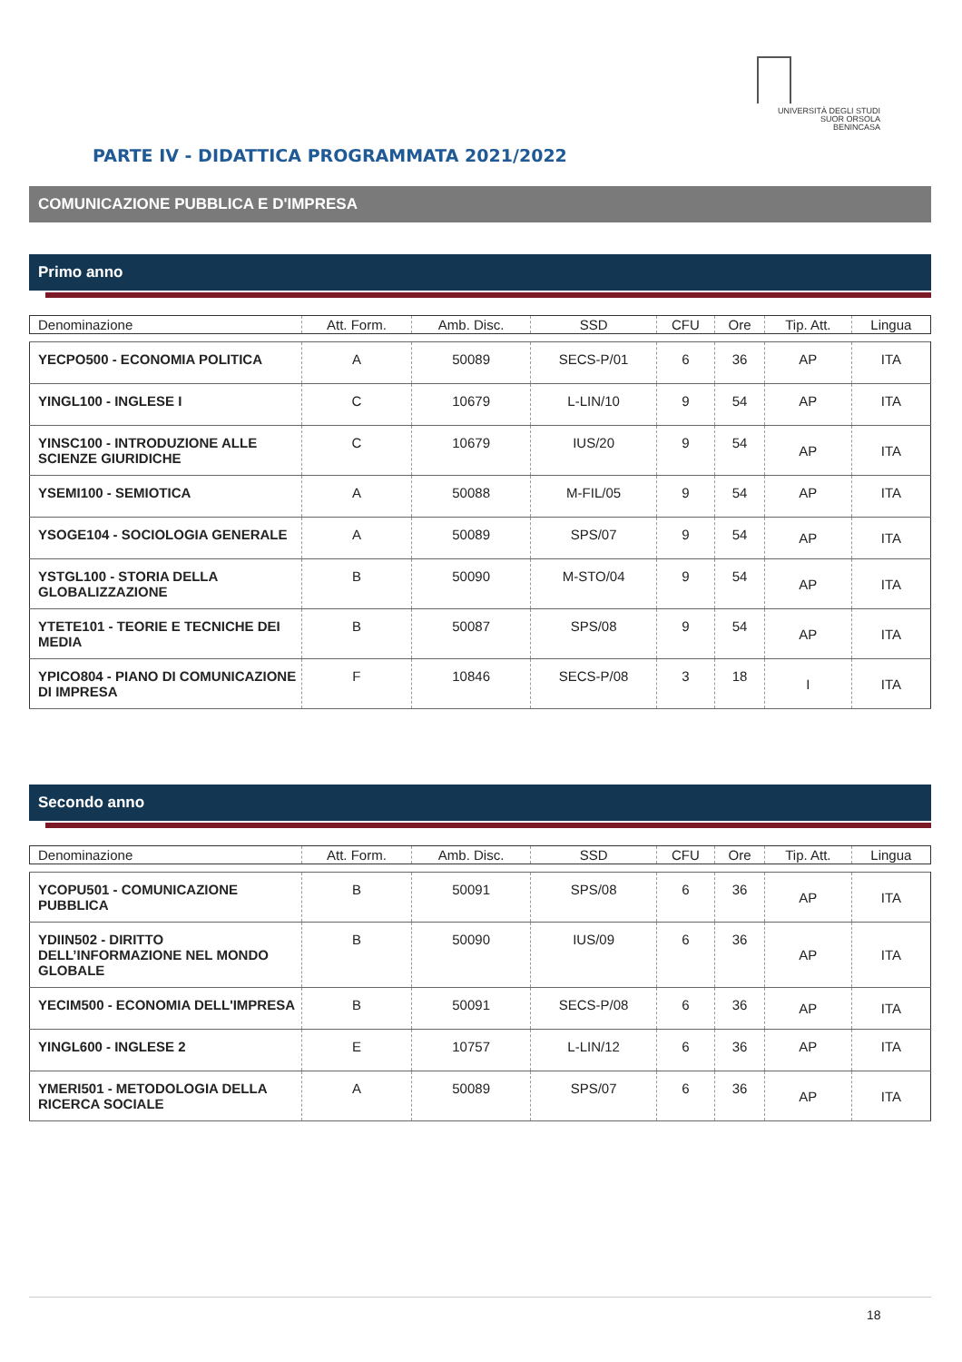UNIVERSITÀ DEGLI STUDI
SUOR ORSOLA
BENINCASA
PARTE IV - DIDATTICA PROGRAMMATA 2021/2022
COMUNICAZIONE PUBBLICA E D'IMPRESA
Primo anno
| Denominazione | Att. Form. | Amb. Disc. | SSD | CFU | Ore | Tip. Att. | Lingua |
| --- | --- | --- | --- | --- | --- | --- | --- |
| YECPO500 - ECONOMIA POLITICA | A | 50089 | SECS-P/01 | 6 | 36 | AP | ITA |
| YINGL100 - INGLESE I | C | 10679 | L-LIN/10 | 9 | 54 | AP | ITA |
| YINSC100 - INTRODUZIONE ALLE SCIENZE GIURIDICHE | C | 10679 | IUS/20 | 9 | 54 | AP | ITA |
| YSEMI100 - SEMIOTICA | A | 50088 | M-FIL/05 | 9 | 54 | AP | ITA |
| YSOGE104 - SOCIOLOGIA GENERALE | A | 50089 | SPS/07 | 9 | 54 | AP | ITA |
| YSTGL100 - STORIA DELLA GLOBALIZZAZIONE | B | 50090 | M-STO/04 | 9 | 54 | AP | ITA |
| YTETE101 - TEORIE E TECNICHE DEI MEDIA | B | 50087 | SPS/08 | 9 | 54 | AP | ITA |
| YPICO804 - PIANO DI COMUNICAZIONE DI IMPRESA | F | 10846 | SECS-P/08 | 3 | 18 | I | ITA |
Secondo anno
| Denominazione | Att. Form. | Amb. Disc. | SSD | CFU | Ore | Tip. Att. | Lingua |
| --- | --- | --- | --- | --- | --- | --- | --- |
| YCOPU501 - COMUNICAZIONE PUBBLICA | B | 50091 | SPS/08 | 6 | 36 | AP | ITA |
| YDIIN502 - DIRITTO DELL’INFORMAZIONE NEL MONDO GLOBALE | B | 50090 | IUS/09 | 6 | 36 | AP | ITA |
| YECIM500 - ECONOMIA DELL'IMPRESA | B | 50091 | SECS-P/08 | 6 | 36 | AP | ITA |
| YINGL600 - INGLESE 2 | E | 10757 | L-LIN/12 | 6 | 36 | AP | ITA |
| YMERI501 - METODOLOGIA DELLA RICERCA SOCIALE | A | 50089 | SPS/07 | 6 | 36 | AP | ITA |
18